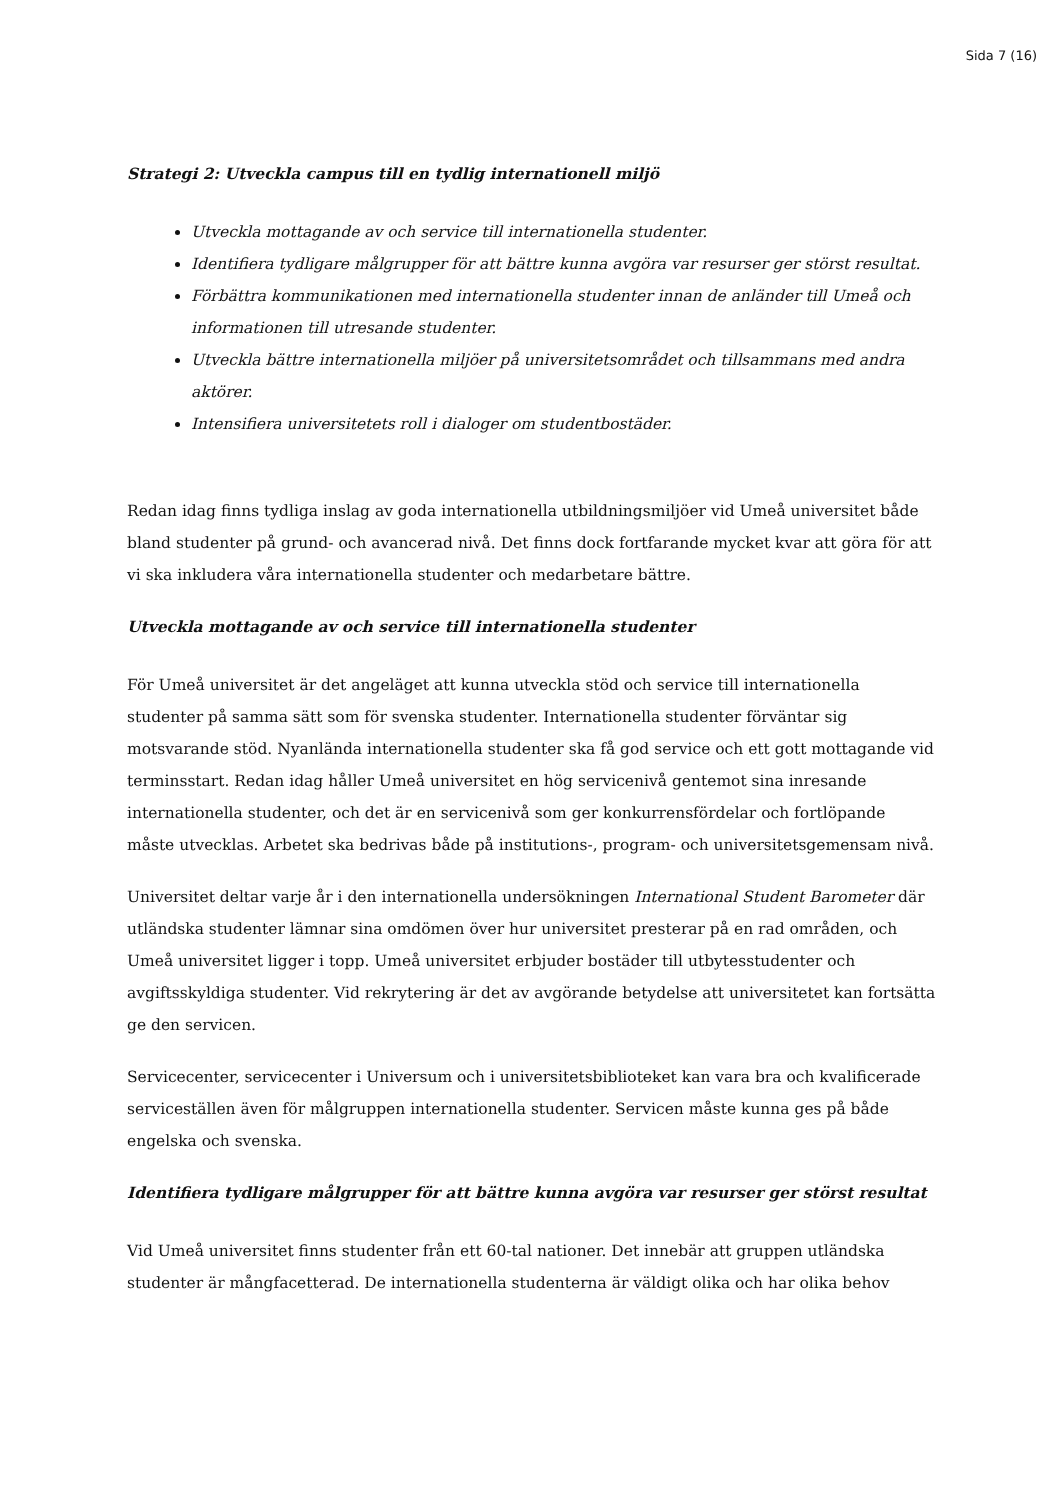Sida 7 (16)
Strategi 2: Utveckla campus till en tydlig internationell miljö
Utveckla mottagande av och service till internationella studenter.
Identifiera tydligare målgrupper för att bättre kunna avgöra var resurser ger störst resultat.
Förbättra kommunikationen med internationella studenter innan de anländer till Umeå och informationen till utresande studenter.
Utveckla bättre internationella miljöer på universitetsområdet och tillsammans med andra aktörer.
Intensifiera universitetets roll i dialoger om studentbostäder.
Redan idag finns tydliga inslag av goda internationella utbildningsmiljöer vid Umeå universitet både bland studenter på grund- och avancerad nivå. Det finns dock fortfarande mycket kvar att göra för att vi ska inkludera våra internationella studenter och medarbetare bättre.
Utveckla mottagande av och service till internationella studenter
För Umeå universitet är det angeläget att kunna utveckla stöd och service till internationella studenter på samma sätt som för svenska studenter. Internationella studenter förväntar sig motsvarande stöd. Nyanlända internationella studenter ska få god service och ett gott mottagande vid terminsstart. Redan idag håller Umeå universitet en hög servicenivå gentemot sina inresande internationella studenter, och det är en servicenivå som ger konkurrensfördelar och fortlöpande måste utvecklas. Arbetet ska bedrivas både på institutions-, program- och universitetsgemensam nivå.
Universitet deltar varje år i den internationella undersökningen International Student Barometer där utländska studenter lämnar sina omdömen över hur universitet presterar på en rad områden, och Umeå universitet ligger i topp. Umeå universitet erbjuder bostäder till utbytesstudenter och avgiftsskyldiga studenter. Vid rekrytering är det av avgörande betydelse att universitetet kan fortsätta ge den servicen.
Servicecenter, servicecenter i Universum och i universitetsbiblioteket kan vara bra och kvalificerade serviceställen även för målgruppen internationella studenter. Servicen måste kunna ges på både engelska och svenska.
Identifiera tydligare målgrupper för att bättre kunna avgöra var resurser ger störst resultat
Vid Umeå universitet finns studenter från ett 60-tal nationer. Det innebär att gruppen utländska studenter är mångfacetterad. De internationella studenterna är väldigt olika och har olika behov